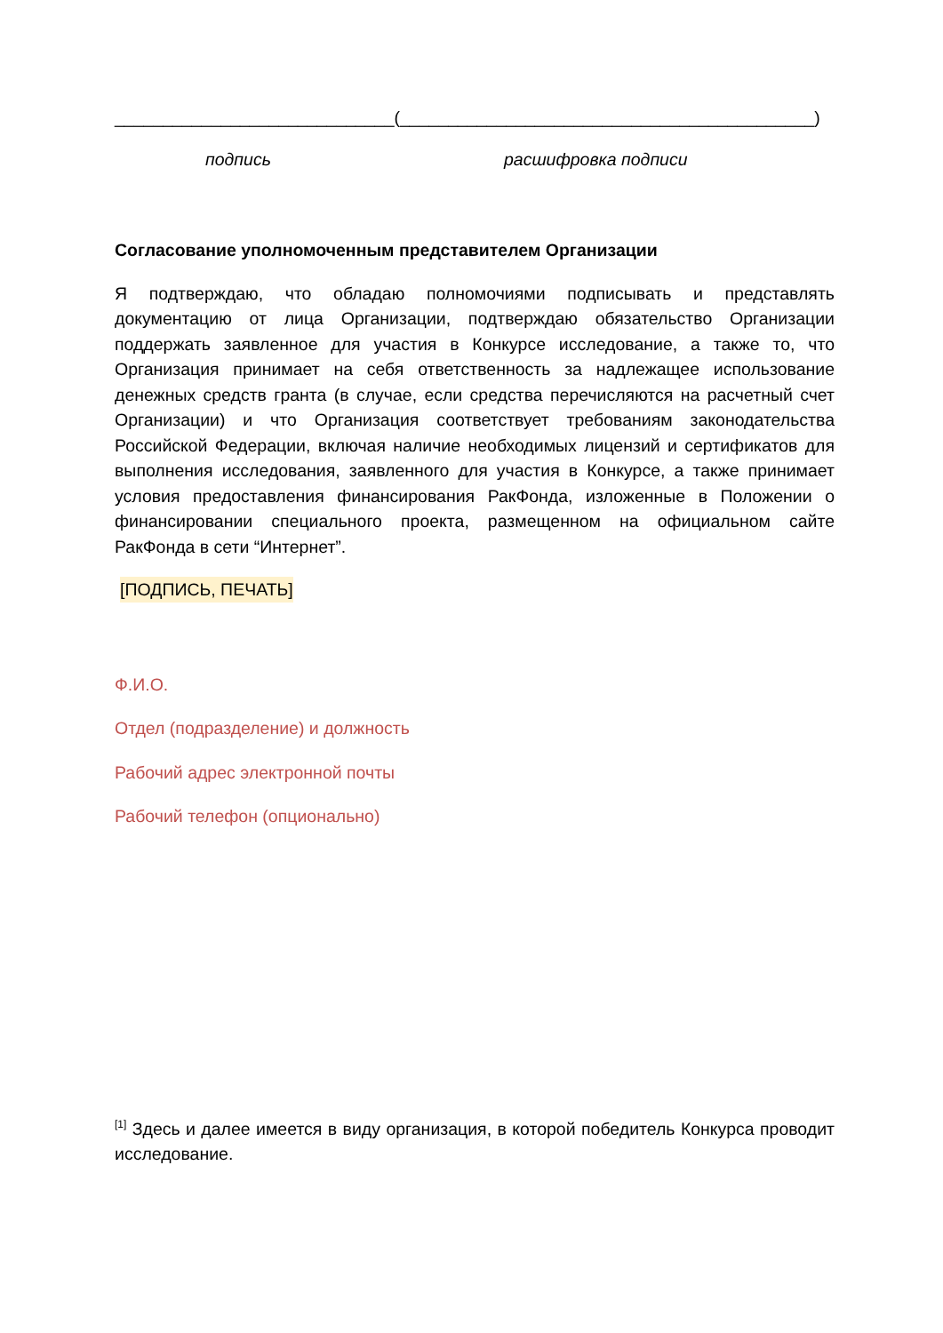_____________________________(___________________________________________)
подпись расшифровка подписи
Согласование уполномоченным представителем Организации
Я подтверждаю, что обладаю полномочиями подписывать и представлять документацию от лица Организации, подтверждаю обязательство Организации поддержать заявленное для участия в Конкурсе исследование, а также то, что Организация принимает на себя ответственность за надлежащее использование денежных средств гранта (в случае, если средства перечисляются на расчетный счет Организации) и что Организация соответствует требованиям законодательства Российской Федерации, включая наличие необходимых лицензий и сертификатов для выполнения исследования, заявленного для участия в Конкурсе, а также принимает условия предоставления финансирования РакФонда, изложенные в Положении о финансировании специального проекта, размещенном на официальном сайте РакФонда в сети “Интернет”.
[ПОДПИСЬ, ПЕЧАТЬ]
Ф.И.О.
Отдел (подразделение) и должность
Рабочий адрес электронной почты
Рабочий телефон (опционально)
<sup>[1]</sup> Здесь и далее имеется в виду организация, в которой победитель Конкурса проводит исследование.